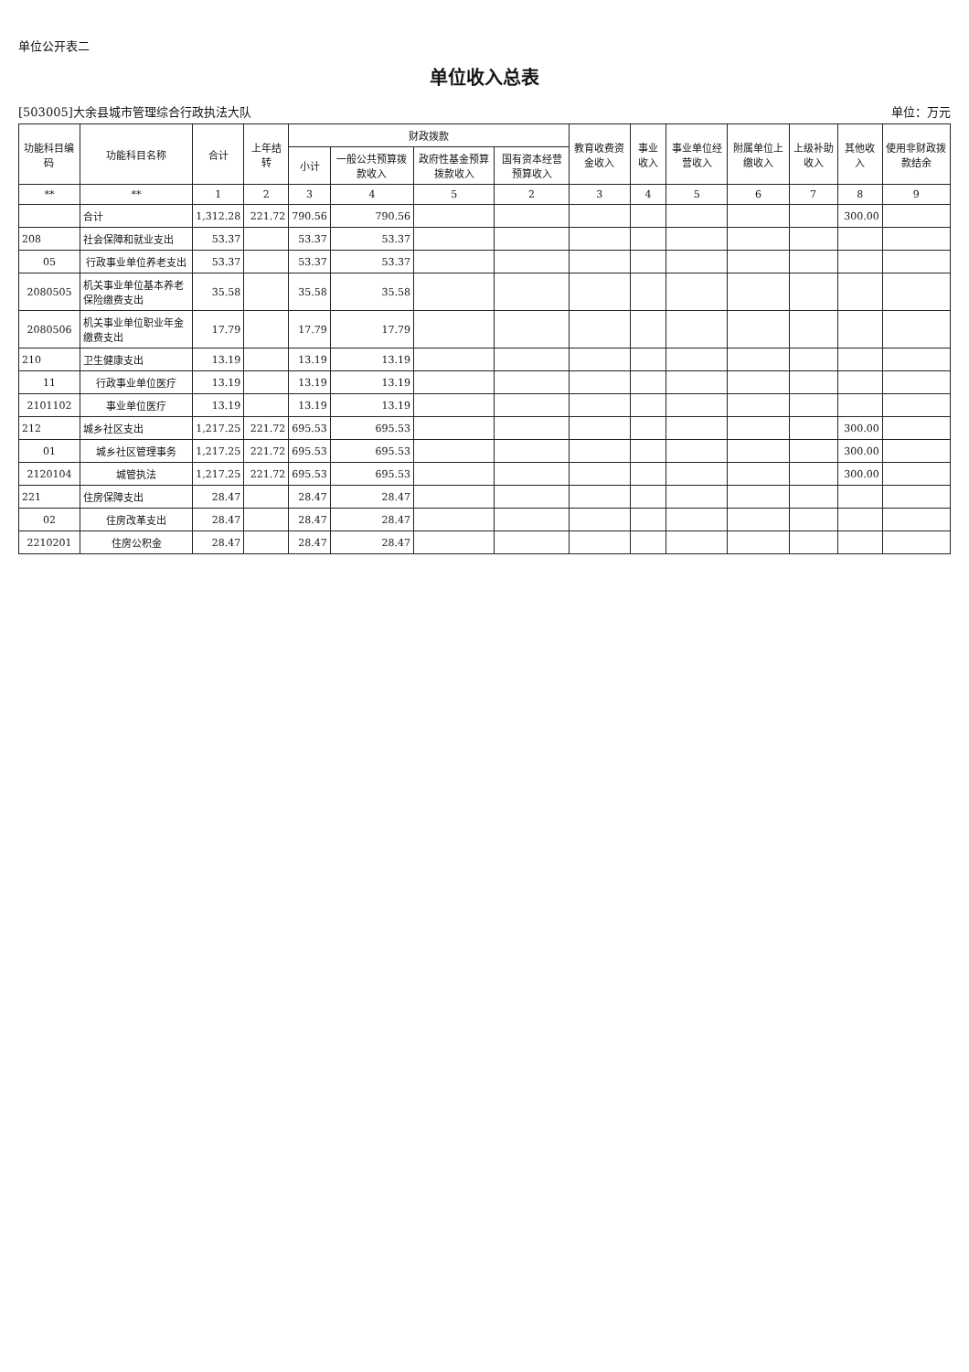单位公开表二
单位收入总表
[503005]大余县城市管理综合行政执法大队 单位：万元
| 功能科目编码 | 功能科目名称 | 合计 | 上年结转 | 财政拨款 | | | | 教育收费资金收入 | 事业收入 | 事业单位经营收入 | 附属单位上缴收入 | 上级补助收入 | 其他收入 | 使用非财政拨款结余 |
| --- | --- | --- | --- | --- | --- | --- | --- | --- | --- | --- | --- | --- | --- | --- |
| | | | | 小计 | 一般公共预算拨款收入 | 政府性基金预算拨款收入 | 国有资本经营预算收入 | | | | | | | |
| ** | ** | 1 | 2 | 3 | 4 | 5 | 2 | 3 | 4 | 5 | 6 | 7 | 8 | 9 |
| | 合计 | 1,312.28 | 221.72 | 790.56 | 790.56 | | | | | | | | 300.00 | |
| 208 | 社会保障和就业支出 | 53.37 | | 53.37 | 53.37 | | | | | | | | | |
| 05 | 行政事业单位养老支出 | 53.37 | | 53.37 | 53.37 | | | | | | | | | |
| 2080505 | 机关事业单位基本养老保险缴费支出 | 35.58 | | 35.58 | 35.58 | | | | | | | | | |
| 2080506 | 机关事业单位职业年金缴费支出 | 17.79 | | 17.79 | 17.79 | | | | | | | | | |
| 210 | 卫生健康支出 | 13.19 | | 13.19 | 13.19 | | | | | | | | | |
| 11 | 行政事业单位医疗 | 13.19 | | 13.19 | 13.19 | | | | | | | | | |
| 2101102 | 事业单位医疗 | 13.19 | | 13.19 | 13.19 | | | | | | | | | |
| 212 | 城乡社区支出 | 1,217.25 | 221.72 | 695.53 | 695.53 | | | | | | | | 300.00 | |
| 01 | 城乡社区管理事务 | 1,217.25 | 221.72 | 695.53 | 695.53 | | | | | | | | 300.00 | |
| 2120104 | 城管执法 | 1,217.25 | 221.72 | 695.53 | 695.53 | | | | | | | | 300.00 | |
| 221 | 住房保障支出 | 28.47 | | 28.47 | 28.47 | | | | | | | | | |
| 02 | 住房改革支出 | 28.47 | | 28.47 | 28.47 | | | | | | | | | |
| 2210201 | 住房公积金 | 28.47 | | 28.47 | 28.47 | | | | | | | | | |